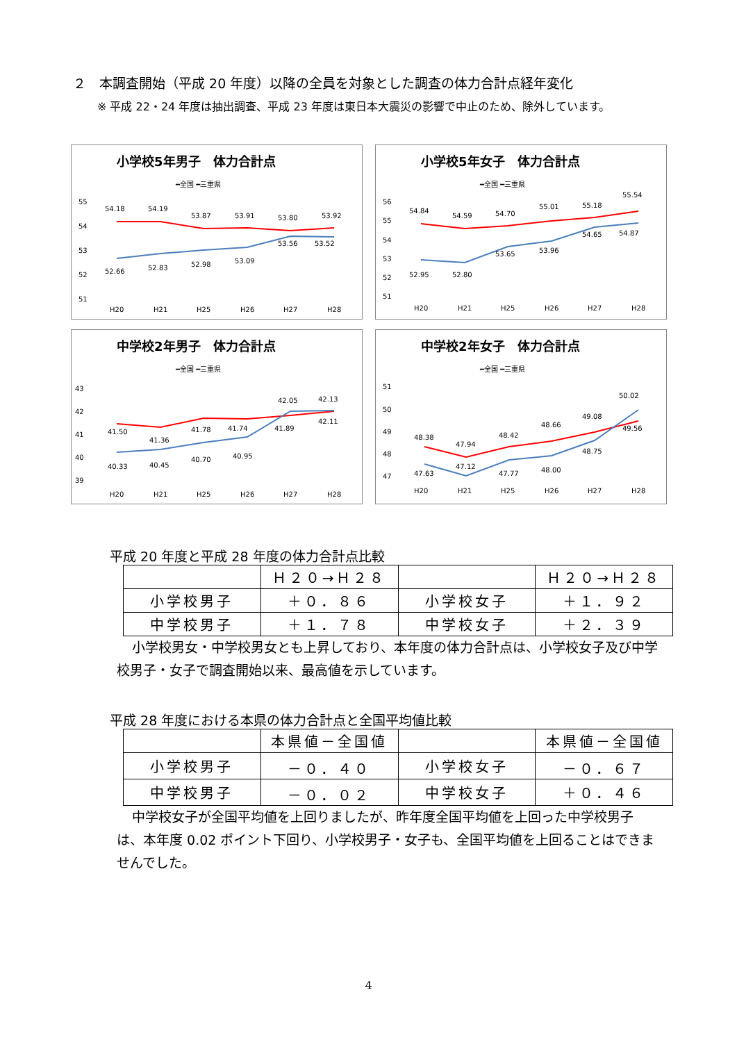２　本調査開始（平成 20 年度）以降の全員を対象とした調査の体力合計点経年変化
※ 平成 22・24 年度は抽出調査、平成 23 年度は東日本大震災の影響で中止のため、除外しています。
小学校5年男子　体力合計点
━全国 ━三重県
55
54
53
52
51
54.18
54.19
53.87
53.91
53.80
53.92
52.66
52.83
52.98
53.09
53.56
53.52
H20
H21
H25
H26
H27
H28
小学校5年女子　体力合計点
━全国 ━三重県
56
55
54
53
52
51
54.84
54.59
54.70
55.01
55.18
55.54
52.95
52.80
53.65
53.96
54.65
54.87
H20
H21
H25
H26
H27
H28
中学校2年男子　体力合計点
━全国 ━三重県
43
42
41
40
39
41.50
41.36
41.78
41.74
41.89
42.11
40.33
40.45
40.70
40.95
42.05
42.13
H20
H21
H25
H26
H27
H28
中学校2年女子　体力合計点
━全国 ━三重県
51
50
49
48
47
48.38
47.94
48.42
48.66
49.08
49.56
47.63
47.12
47.77
48.00
48.75
50.02
H20
H21
H25
H26
H27
H28
平成 20 年度と平成 28 年度の体力合計点比較
| | Ｈ２０→Ｈ２８ | | Ｈ２０→Ｈ２８ |
| 小学校男子 | ＋０．８６ | 小学校女子 | ＋１．９２ |
| 中学校男子 | ＋１．７８ | 中学校女子 | ＋２．３９ |
小学校男女・中学校男女とも上昇しており、本年度の体力合計点は、小学校女子及び中学校男子・女子で調査開始以来、最高値を示しています。
平成 28 年度における本県の体力合計点と全国平均値比較
| | 本県値－全国値 | | 本県値－全国値 |
| 小学校男子 | －０．４０ | 小学校女子 | －０．６７ |
| 中学校男子 | －０．０２ | 中学校女子 | ＋０．４６ |
中学校女子が全国平均値を上回りましたが、昨年度全国平均値を上回った中学校男子は、本年度 0.02 ポイント下回り、小学校男子・女子も、全国平均値を上回ることはできませんでした。
4